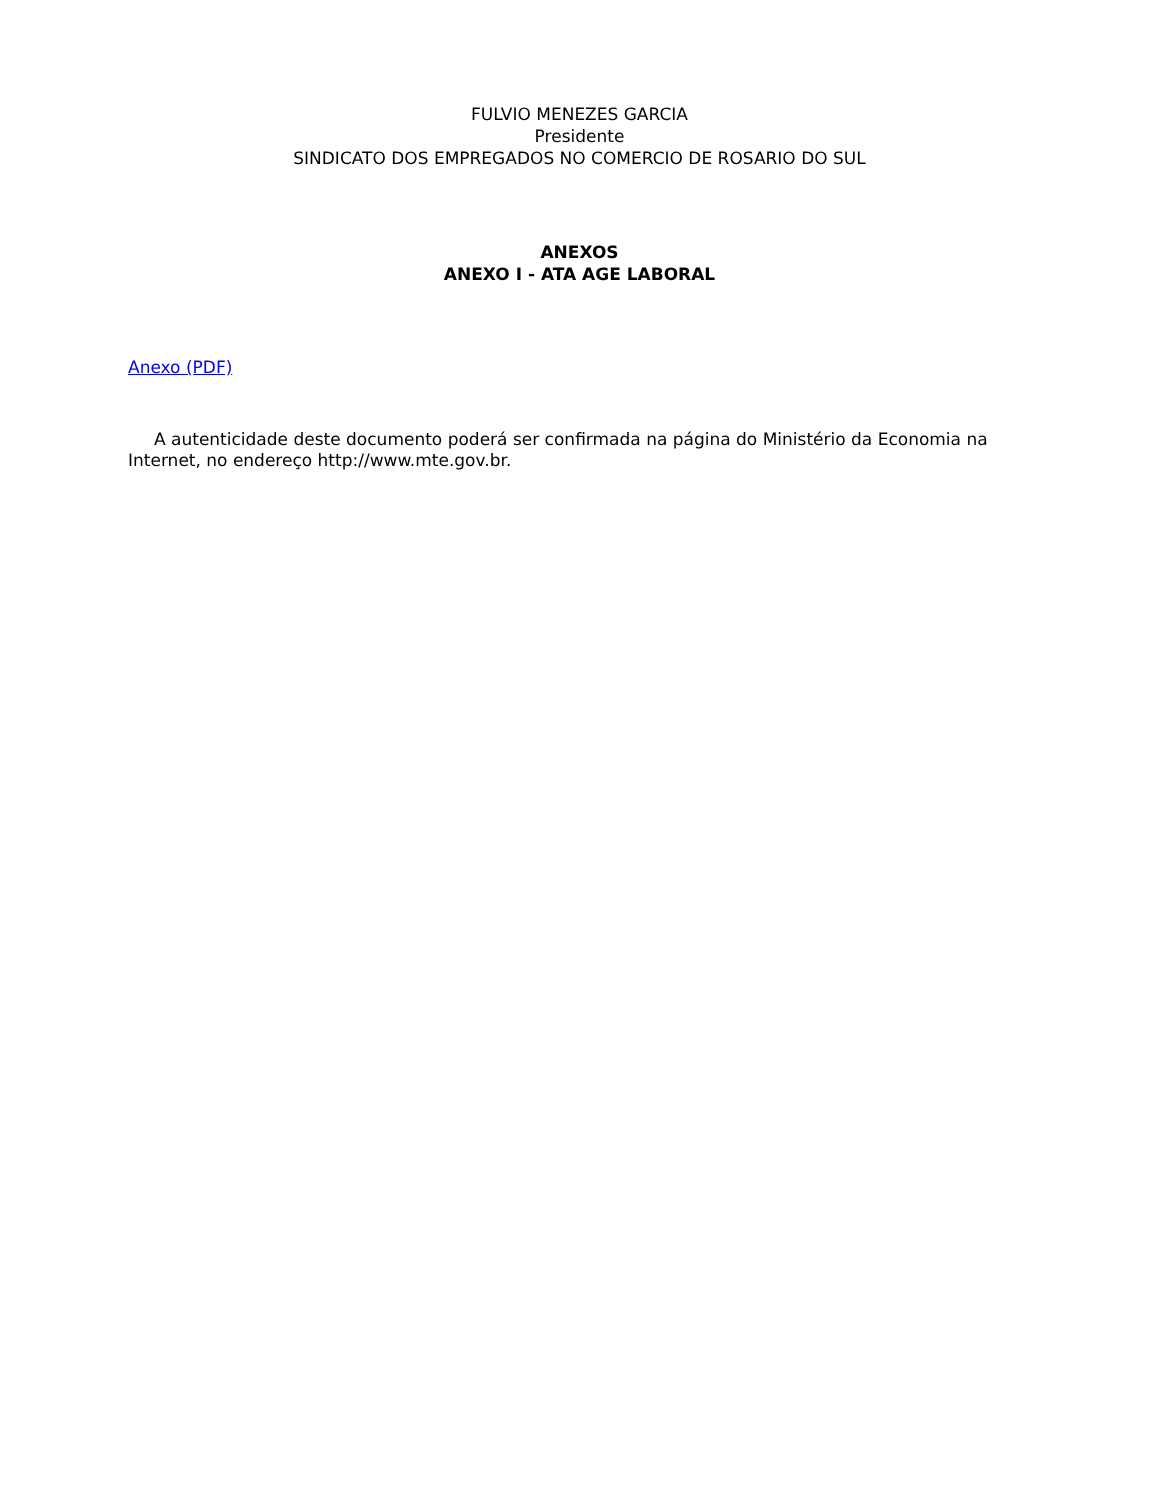FULVIO MENEZES GARCIA
Presidente
SINDICATO DOS EMPREGADOS NO COMERCIO DE ROSARIO DO SUL
ANEXOS
ANEXO I - ATA AGE LABORAL
Anexo (PDF)
A autenticidade deste documento poderá ser confirmada na página do Ministério da Economia na Internet, no endereço http://www.mte.gov.br.